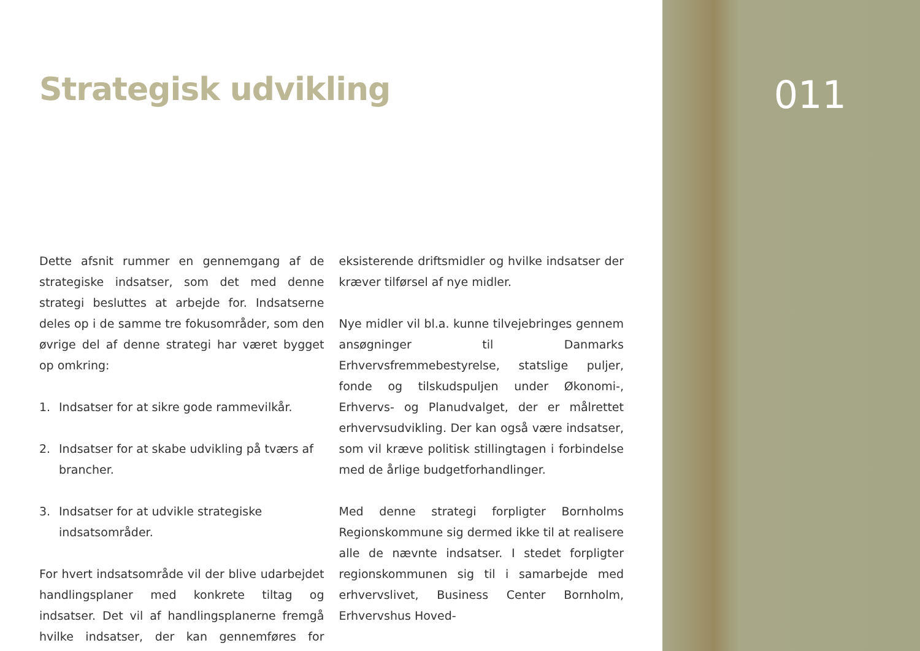Strategisk udvikling
Dette afsnit rummer en gennemgang af de strategiske indsatser, som det med denne strategi besluttes at arbejde for. Indsatserne deles op i de samme tre fokusområder, som den øvrige del af denne strategi har været bygget op omkring:
1. Indsatser for at sikre gode rammevilkår.
2. Indsatser for at skabe udvikling på tværs af brancher.
3. Indsatser for at udvikle strategiske indsatsområder.
For hvert indsatsområde vil der blive udarbejdet handlingsplaner med konkrete tiltag og indsatser. Det vil af handlingsplanerne fremgå hvilke indsatser, der kan gennemføres for eksisterende driftsmidler og hvilke indsatser der kræver tilførsel af nye midler.
Nye midler vil bl.a. kunne tilvejebringes gennem ansøgninger til Danmarks Erhvervsfremmebestyrelse, statslige puljer, fonde og tilskudspuljen under Økonomi-, Erhvervs- og Planudvalget, der er målrettet erhvervsudvikling. Der kan også være indsatser, som vil kræve politisk stillingtagen i forbindelse med de årlige budgetforhandlinger.
Med denne strategi forpligter Bornholms Regionskommune sig dermed ikke til at realisere alle de nævnte indsatser. I stedet forpligter regionskommunen sig til i samarbejde med erhvervslivet, Business Center Bornholm, Erhvervshus Hoved-
011